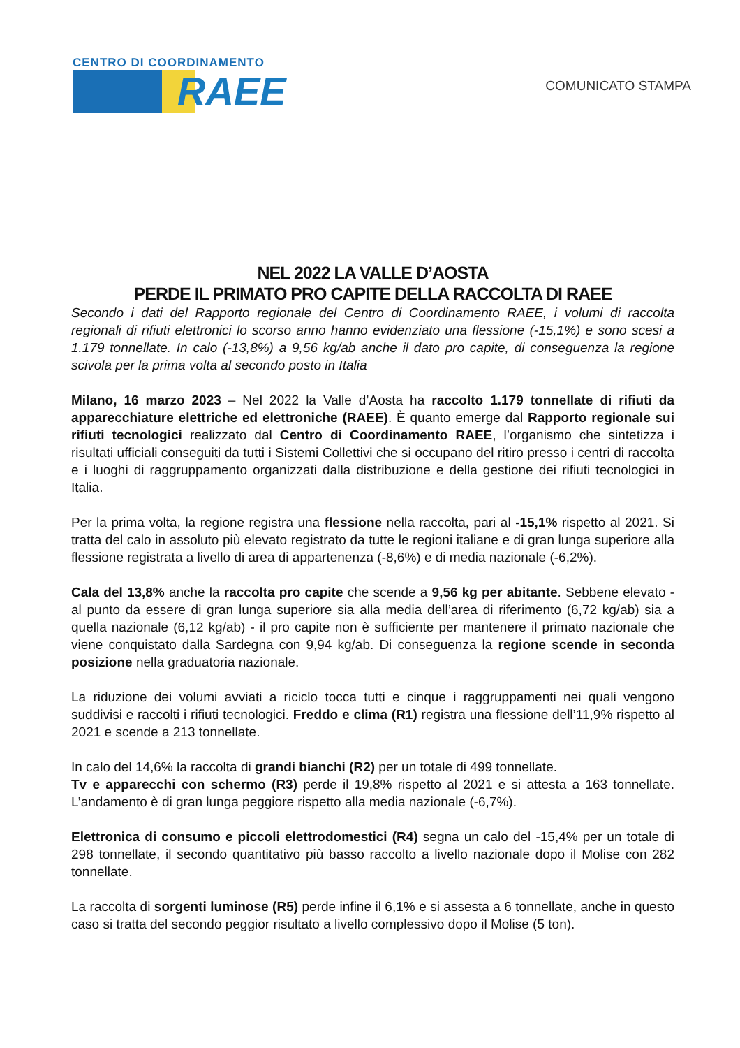CENTRO DI COORDINAMENTO
RAEE
COMUNICATO STAMPA
NEL 2022 LA VALLE D’AOSTA
PERDE IL PRIMATO PRO CAPITE DELLA RACCOLTA DI RAEE
Secondo i dati del Rapporto regionale del Centro di Coordinamento RAEE, i volumi di raccolta regionali di rifiuti elettronici lo scorso anno hanno evidenziato una flessione (-15,1%) e sono scesi a 1.179 tonnellate. In calo (-13,8%) a 9,56 kg/ab anche il dato pro capite, di conseguenza la regione scivola per la prima volta al secondo posto in Italia
Milano, 16 marzo 2023 – Nel 2022 la Valle d’Aosta ha raccolto 1.179 tonnellate di rifiuti da apparecchiature elettriche ed elettroniche (RAEE). È quanto emerge dal Rapporto regionale sui rifiuti tecnologici realizzato dal Centro di Coordinamento RAEE, l’organismo che sintetizza i risultati ufficiali conseguiti da tutti i Sistemi Collettivi che si occupano del ritiro presso i centri di raccolta e i luoghi di raggruppamento organizzati dalla distribuzione e della gestione dei rifiuti tecnologici in Italia.
Per la prima volta, la regione registra una flessione nella raccolta, pari al -15,1% rispetto al 2021. Si tratta del calo in assoluto più elevato registrato da tutte le regioni italiane e di gran lunga superiore alla flessione registrata a livello di area di appartenenza (-8,6%) e di media nazionale (-6,2%).
Cala del 13,8% anche la raccolta pro capite che scende a 9,56 kg per abitante. Sebbene elevato - al punto da essere di gran lunga superiore sia alla media dell’area di riferimento (6,72 kg/ab) sia a quella nazionale (6,12 kg/ab) - il pro capite non è sufficiente per mantenere il primato nazionale che viene conquistato dalla Sardegna con 9,94 kg/ab. Di conseguenza la regione scende in seconda posizione nella graduatoria nazionale.
La riduzione dei volumi avviati a riciclo tocca tutti e cinque i raggruppamenti nei quali vengono suddivisi e raccolti i rifiuti tecnologici. Freddo e clima (R1) registra una flessione dell’11,9% rispetto al 2021 e scende a 213 tonnellate.
In calo del 14,6% la raccolta di grandi bianchi (R2) per un totale di 499 tonnellate.
Tv e apparecchi con schermo (R3) perde il 19,8% rispetto al 2021 e si attesta a 163 tonnellate. L’andamento è di gran lunga peggiore rispetto alla media nazionale (-6,7%).
Elettronica di consumo e piccoli elettrodomestici (R4) segna un calo del -15,4% per un totale di 298 tonnellate, il secondo quantitativo più basso raccolto a livello nazionale dopo il Molise con 282 tonnellate.
La raccolta di sorgenti luminose (R5) perde infine il 6,1% e si assesta a 6 tonnellate, anche in questo caso si tratta del secondo peggior risultato a livello complessivo dopo il Molise (5 ton).